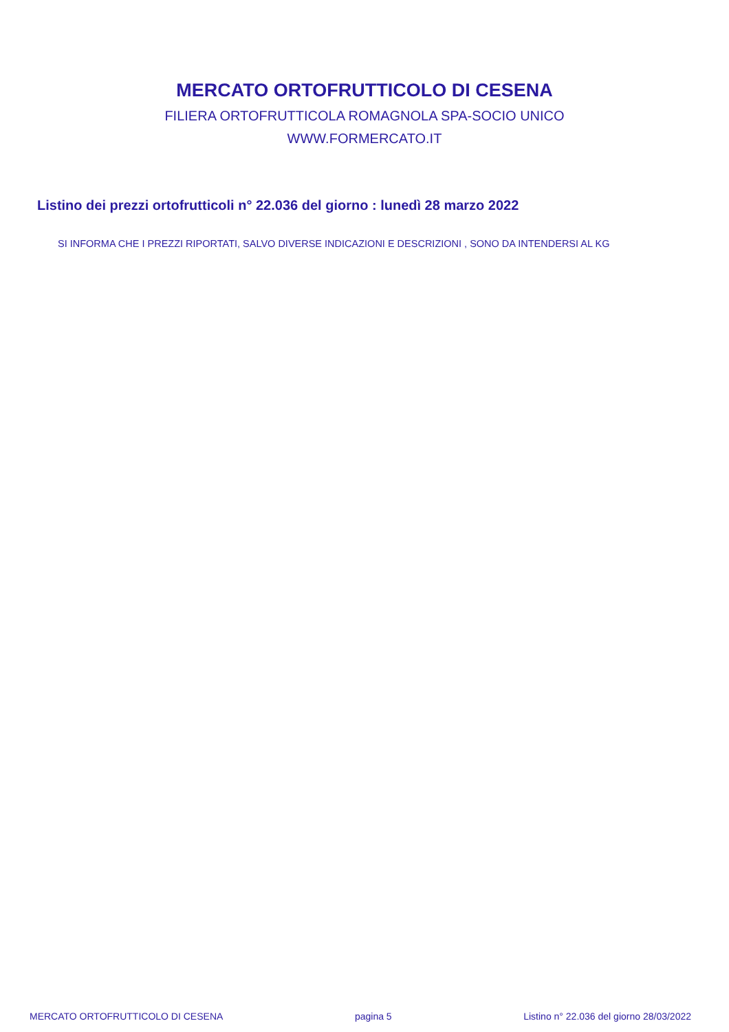MERCATO ORTOFRUTTICOLO DI CESENA
FILIERA ORTOFRUTTICOLA ROMAGNOLA SPA-SOCIO UNICO
WWW.FORMERCATO.IT
Listino dei prezzi ortofrutticoli n° 22.036 del giorno : lunedì 28 marzo 2022
SI INFORMA CHE I PREZZI RIPORTATI, SALVO DIVERSE INDICAZIONI E DESCRIZIONI , SONO DA INTENDERSI AL KG
MERCATO ORTOFRUTTICOLO DI CESENA pagina 5 Listino n° 22.036 del giorno 28/03/2022